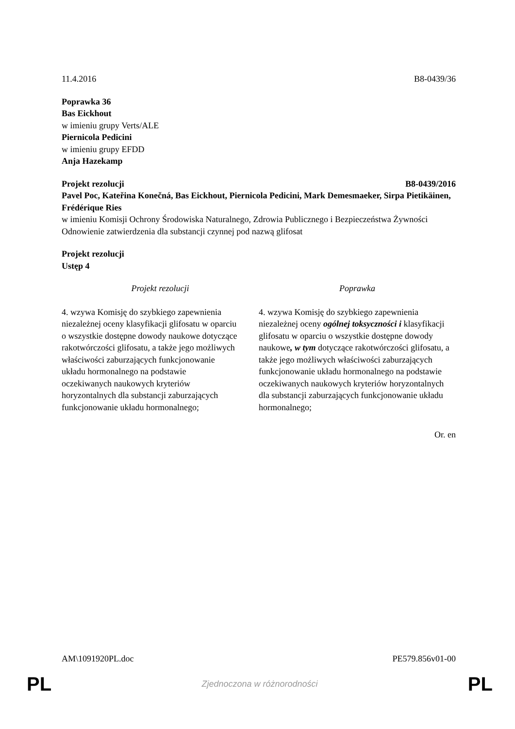11.4.2016 B8-0439/36
Poprawka 36
Bas Eickhout
w imieniu grupy Verts/ALE
Piernicola Pedicini
w imieniu grupy EFDD
Anja Hazekamp
Projekt rezolucji B8-0439/2016
Pavel Poc, Kateřina Konečná, Bas Eickhout, Piernicola Pedicini, Mark Demesmaeker, Sirpa Pietikäinen, Frédérique Ries
w imieniu Komisji Ochrony Środowiska Naturalnego, Zdrowia Publicznego i Bezpieczeństwa Żywności
Odnowienie zatwierdzenia dla substancji czynnej pod nazwą glifosat
Projekt rezolucji
Ustęp 4
| Projekt rezolucji | Poprawka |
| --- | --- |
| 4. wzywa Komisję do szybkiego zapewnienia niezależnej oceny klasyfikacji glifosatu w oparciu o wszystkie dostępne dowody naukowe dotyczące rakotwórczości glifosatu, a także jego możliwych właściwości zaburzających funkcjonowanie układu hormonalnego na podstawie oczekiwanych naukowych kryteriów horyzontalnych dla substancji zaburzających funkcjonowanie układu hormonalnego; | 4. wzywa Komisję do szybkiego zapewnienia niezależnej oceny ogólnej toksyczności i klasyfikacji glifosatu w oparciu o wszystkie dostępne dowody naukowe , w tym dotyczące rakotwórczości glifosatu, a także jego możliwych właściwości zaburzających funkcjonowanie układu hormonalnego na podstawie oczekiwanych naukowych kryteriów horyzontalnych dla substancji zaburzających funkcjonowanie układu hormonalnego; |
Or. en
AM\1091920PL.doc PE579.856v01-00
PL Zjednoczona w różnorodności PL